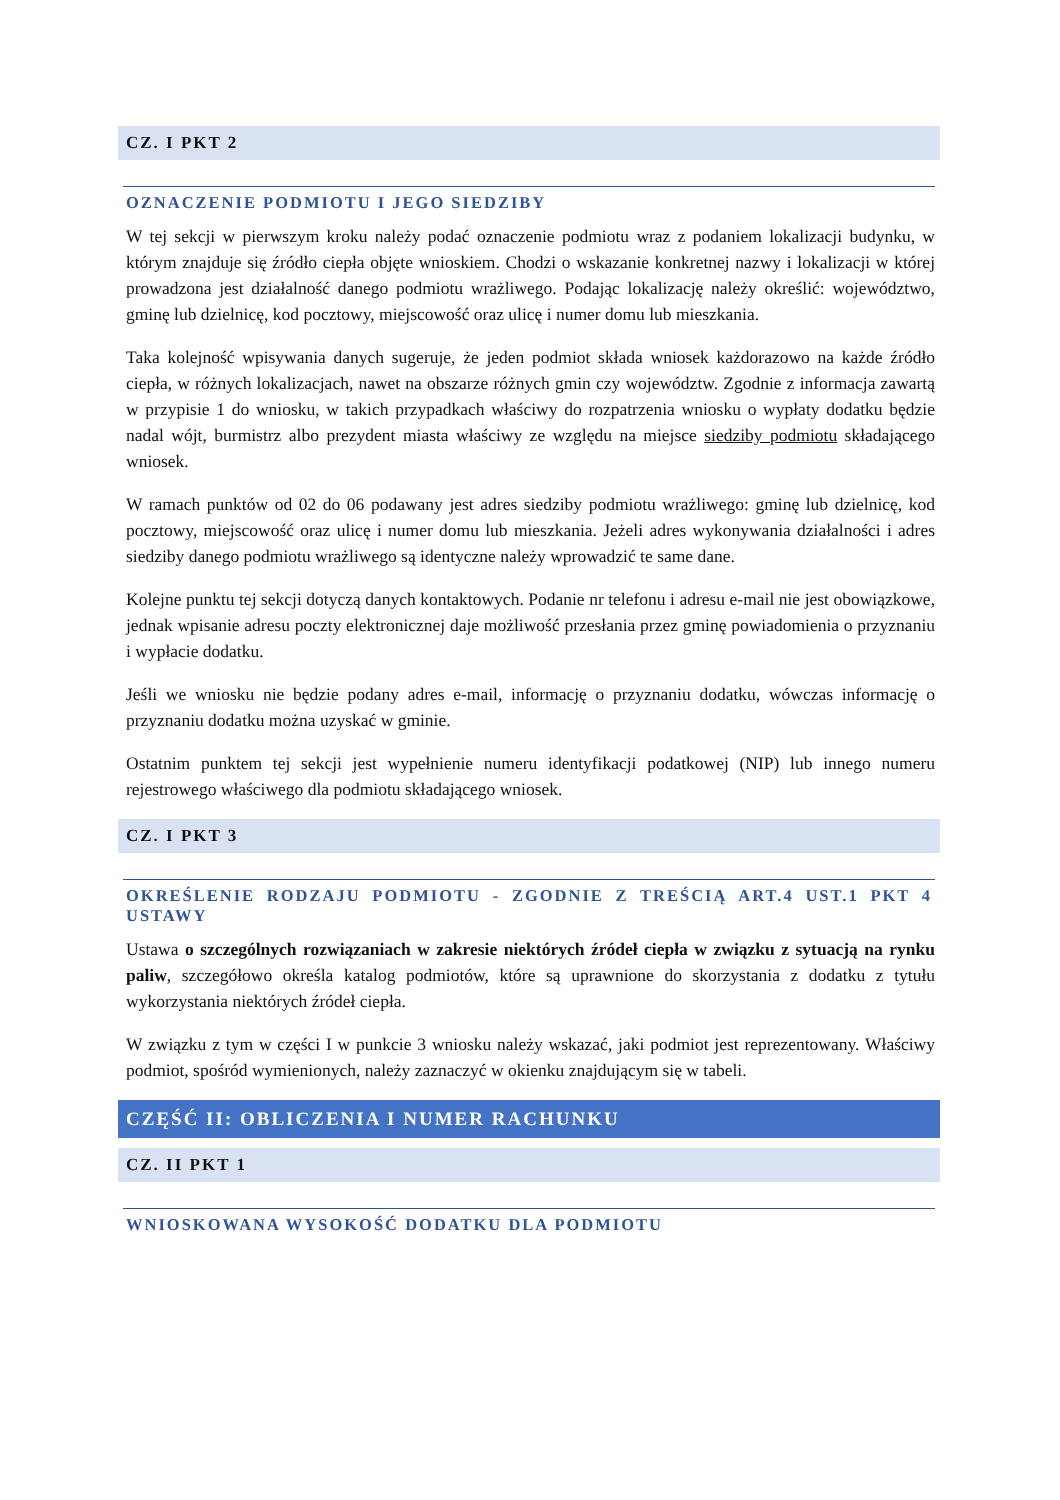CZ. I PKT 2
OZNACZENIE PODMIOTU I JEGO SIEDZIBY
W tej sekcji w pierwszym kroku należy podać oznaczenie podmiotu wraz z podaniem lokalizacji budynku, w którym znajduje się źródło ciepła objęte wnioskiem. Chodzi o wskazanie konkretnej nazwy i lokalizacji w której prowadzona jest działalność danego podmiotu wrażliwego. Podając lokalizację należy określić: województwo, gminę lub dzielnicę, kod pocztowy, miejscowość oraz ulicę i numer domu lub mieszkania.
Taka kolejność wpisywania danych sugeruje, że jeden podmiot składa wniosek każdorazowo na każde źródło ciepła, w różnych lokalizacjach, nawet na obszarze różnych gmin czy województw. Zgodnie z informacja zawartą w przypisie 1 do wniosku, w takich przypadkach właściwy do rozpatrzenia wniosku o wypłaty dodatku będzie nadal wójt, burmistrz albo prezydent miasta właściwy ze względu na miejsce siedziby podmiotu składającego wniosek.
W ramach punktów od 02 do 06 podawany jest adres siedziby podmiotu wrażliwego: gminę lub dzielnicę, kod pocztowy, miejscowość oraz ulicę i numer domu lub mieszkania. Jeżeli adres wykonywania działalności i adres siedziby danego podmiotu wrażliwego są identyczne należy wprowadzić te same dane.
Kolejne punktu tej sekcji dotyczą danych kontaktowych. Podanie nr telefonu i adresu e-mail nie jest obowiązkowe, jednak wpisanie adresu poczty elektronicznej daje możliwość przesłania przez gminę powiadomienia o przyznaniu i wypłacie dodatku.
Jeśli we wniosku nie będzie podany adres e-mail, informację o przyznaniu dodatku, wówczas informację o przyznaniu dodatku można uzyskać w gminie.
Ostatnim punktem tej sekcji jest wypełnienie numeru identyfikacji podatkowej (NIP) lub innego numeru rejestrowego właściwego dla podmiotu składającego wniosek.
CZ. I PKT 3
OKREŚLENIE RODZAJU PODMIOTU - ZGODNIE Z TREŚCIĄ ART.4 UST.1 PKT 4 USTAWY
Ustawa o szczególnych rozwiązaniach w zakresie niektórych źródeł ciepła w związku z sytuacją na rynku paliw, szczegółowo określa katalog podmiotów, które są uprawnione do skorzystania z dodatku z tytułu wykorzystania niektórych źródeł ciepła.
W związku z tym w części I w punkcie 3 wniosku należy wskazać, jaki podmiot jest reprezentowany. Właściwy podmiot, spośród wymienionych, należy zaznaczyć w okienku znajdującym się w tabeli.
CZĘŚĆ II: OBLICZENIA I NUMER RACHUNKU
CZ. II PKT 1
WNIOSKOWANA WYSOKOŚĆ DODATKU DLA PODMIOTU